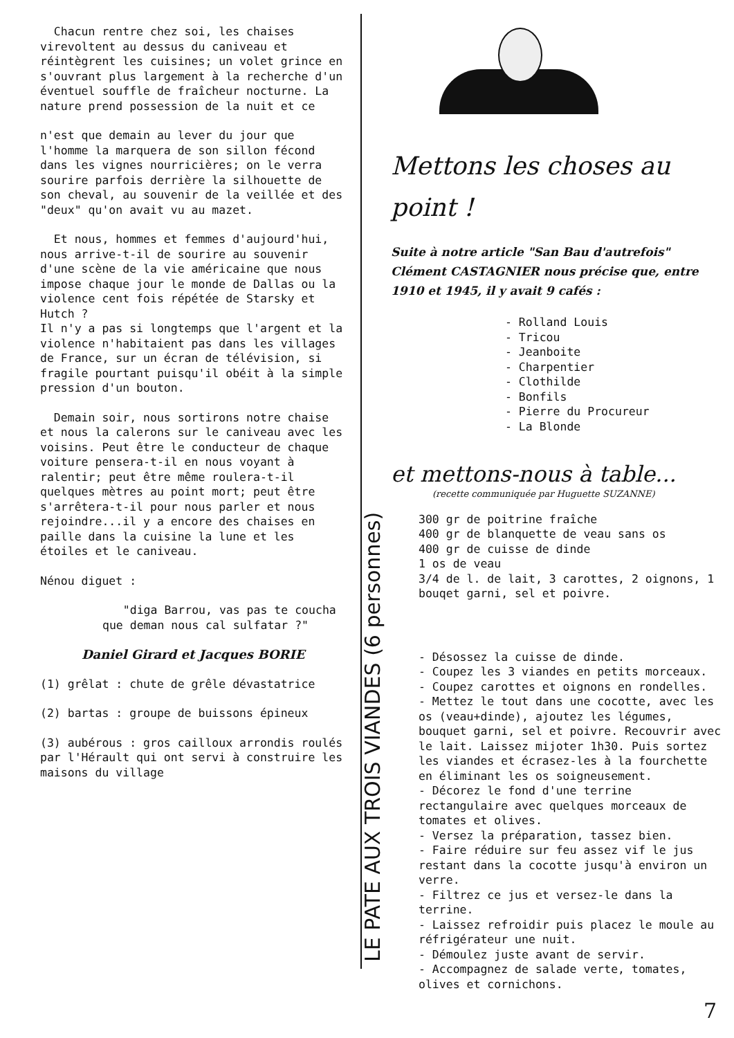Chacun rentre chez soi, les chaises virevoltent au dessus du caniveau et réintègrent les cuisines; un volet grince en s'ouvrant plus largement à la recherche d'un éventuel souffle de fraîcheur nocturne. La nature prend possession de la nuit et ce
n'est que demain au lever du jour que l'homme la marquera de son sillon fécond dans les vignes nourricières; on le verra sourire parfois derrière la silhouette de son cheval, au souvenir de la veillée et des "deux" qu'on avait vu au mazet.
Et nous, hommes et femmes d'aujourd'hui, nous arrive-t-il de sourire au souvenir d'une scène de la vie américaine que nous impose chaque jour le monde de Dallas ou la violence cent fois répétée de Starsky et Hutch ?
Il n'y a pas si longtemps que l'argent et la violence n'habitaient pas dans les villages de France, sur un écran de télévision, si fragile pourtant puisqu'il obéit à la simple pression d'un bouton.
Demain soir, nous sortirons notre chaise et nous la calerons sur le caniveau avec les voisins. Peut être le conducteur de chaque voiture pensera-t-il en nous voyant à ralentir; peut être même roulera-t-il quelques mètres au point mort; peut être s'arrêtera-t-il pour nous parler et nous rejoindre...il y a encore des chaises en paille dans la cuisine la lune et les étoiles et le caniveau.
Nénou diguet :
"diga Barrou, vas pas te coucha que deman nous cal sulfatar ?"
Daniel Girard et Jacques BORIE
(1) grêlat : chute de grêle dévastatrice
(2) bartas : groupe de buissons épineux
(3) aubérous : gros cailloux arrondis roulés par l'Hérault qui ont servi à construire les maisons du village
LE PATE AUX TROIS VIANDES (6 personnes)
Mettons les choses au point !
Suite à notre article "San Bau d'autrefois" Clément CASTAGNIER nous précise que, entre 1910 et 1945, il y avait 9 cafés :
- Rolland Louis
- Tricou
- Jeanboite
- Charpentier
- Clothilde
- Bonfils
- Pierre du Procureur
- La Blonde
et mettons-nous à table...
(recette communiquée par Huguette SUZANNE)
300 gr de poitrine fraîche
400 gr de blanquette de veau sans os
400 gr de cuisse de dinde
1 os de veau
3/4 de l. de lait, 3 carottes, 2 oignons, 1 bouqet garni, sel et poivre.
- Désossez la cuisse de dinde.
- Coupez les 3 viandes en petits morceaux.
- Coupez carottes et oignons en rondelles.
- Mettez le tout dans une cocotte, avec les os (veau+dinde), ajoutez les légumes, bouquet garni, sel et poivre. Recouvrir avec le lait. Laissez mijoter 1h30. Puis sortez les viandes et écrasez-les à la fourchette en éliminant les os soigneusement.
- Décorez le fond d'une terrine rectangulaire avec quelques morceaux de tomates et olives.
- Versez la préparation, tassez bien.
- Faire réduire sur feu assez vif le jus restant dans la cocotte jusqu'à environ un verre.
- Filtrez ce jus et versez-le dans la terrine.
- Laissez refroidir puis placez le moule au réfrigérateur une nuit.
- Démoulez juste avant de servir.
- Accompagnez de salade verte, tomates, olives et cornichons.
7